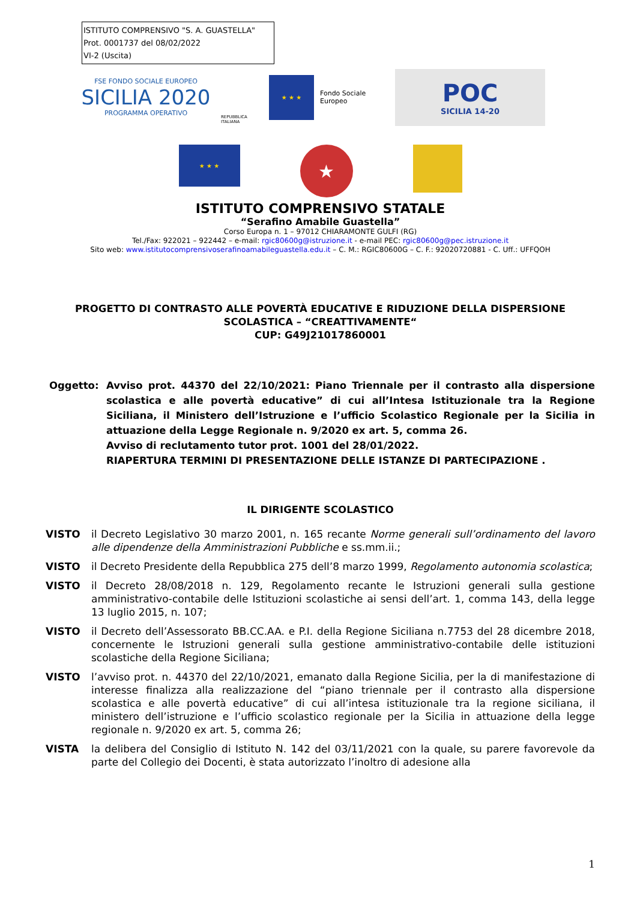ISTITUTO COMPRENSIVO "S. A. GUASTELLA"
Prot. 0001737 del 08/02/2022
VI-2 (Uscita)
FSE FONDO SOCIALE EUROPEO
SICILIA 2020
PROGRAMMA OPERATIVO
REPUBBLICA ITALIANA
★ ★ ★
Fondo Sociale Europeo
POC
SICILIA 14-20
★ ★ ★
★
ISTITUTO COMPRENSIVO STATALE
“Serafino Amabile Guastella”
Corso Europa n. 1 – 97012 CHIARAMONTE GULFI (RG)
Tel./Fax: 922021 – 922442 – e-mail: rgic80600g@istruzione.it - e-mail PEC: rgic80600g@pec.istruzione.it
Sito web: www.istitutocomprensivoserafinoamabileguastella.edu.it – C. M.: RGIC80600G – C. F.: 92020720881 - C. Uff.: UFFQOH
PROGETTO DI CONTRASTO ALLE POVERTÀ EDUCATIVE E RIDUZIONE DELLA DISPERSIONE
SCOLASTICA – “CREATTIVAMENTE“
CUP: G49J21017860001
Oggetto: Avviso prot. 44370 del 22/10/2021: Piano Triennale per il contrasto alla dispersione scolastica e alle povertà educative” di cui all’Intesa Istituzionale tra la Regione Siciliana, il Ministero dell’Istruzione e l’ufficio Scolastico Regionale per la Sicilia in attuazione della Legge Regionale n. 9/2020 ex art. 5, comma 26.
Avviso di reclutamento tutor prot. 1001 del 28/01/2022.
RIAPERTURA TERMINI DI PRESENTAZIONE DELLE ISTANZE DI PARTECIPAZIONE .
IL DIRIGENTE SCOLASTICO
VISTO il Decreto Legislativo 30 marzo 2001, n. 165 recante Norme generali sull’ordinamento del lavoro alle dipendenze della Amministrazioni Pubbliche e ss.mm.ii.;
VISTO il Decreto Presidente della Repubblica 275 dell’8 marzo 1999, Regolamento autonomia scolastica;
VISTO il Decreto 28/08/2018 n. 129, Regolamento recante le Istruzioni generali sulla gestione amministrativo-contabile delle Istituzioni scolastiche ai sensi dell’art. 1, comma 143, della legge 13 luglio 2015, n. 107;
VISTO il Decreto dell’Assessorato BB.CC.AA. e P.I. della Regione Siciliana n.7753 del 28 dicembre 2018, concernente le Istruzioni generali sulla gestione amministrativo-contabile delle istituzioni scolastiche della Regione Siciliana;
VISTO l’avviso prot. n. 44370 del 22/10/2021, emanato dalla Regione Sicilia, per la di manifestazione di interesse finalizza alla realizzazione del “piano triennale per il contrasto alla dispersione scolastica e alle povertà educative” di cui all’intesa istituzionale tra la regione siciliana, il ministero dell’istruzione e l’ufficio scolastico regionale per la Sicilia in attuazione della legge regionale n. 9/2020 ex art. 5, comma 26;
VISTA la delibera del Consiglio di Istituto N. 142 del 03/11/2021 con la quale, su parere favorevole da parte del Collegio dei Docenti, è stata autorizzato l’inoltro di adesione alla
1